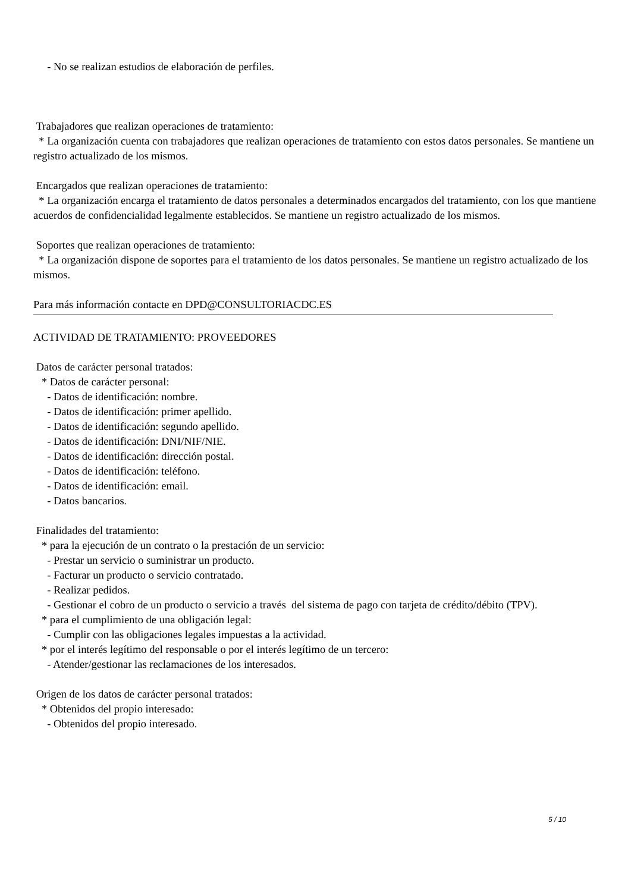- No se realizan estudios de elaboración de perfiles.
Trabajadores que realizan operaciones de tratamiento:
* La organización cuenta con trabajadores que realizan operaciones de tratamiento con estos datos personales. Se mantiene un registro actualizado de los mismos.
Encargados que realizan operaciones de tratamiento:
* La organización encarga el tratamiento de datos personales a determinados encargados del tratamiento, con los que mantiene acuerdos de confidencialidad legalmente establecidos. Se mantiene un registro actualizado de los mismos.
Soportes que realizan operaciones de tratamiento:
* La organización dispone de soportes para el tratamiento de los datos personales. Se mantiene un registro actualizado de los mismos.
Para más información contacte en DPD@CONSULTORIACDC.ES
ACTIVIDAD DE TRATAMIENTO: PROVEEDORES
Datos de carácter personal tratados:
* Datos de carácter personal:
- Datos de identificación: nombre.
- Datos de identificación: primer apellido.
- Datos de identificación: segundo apellido.
- Datos de identificación: DNI/NIF/NIE.
- Datos de identificación: dirección postal.
- Datos de identificación: teléfono.
- Datos de identificación: email.
- Datos bancarios.
Finalidades del tratamiento:
* para la ejecución de un contrato o la prestación de un servicio:
- Prestar un servicio o suministrar un producto.
- Facturar un producto o servicio contratado.
- Realizar pedidos.
- Gestionar el cobro de un producto o servicio a través del sistema de pago con tarjeta de crédito/débito (TPV).
* para el cumplimiento de una obligación legal:
- Cumplir con las obligaciones legales impuestas a la actividad.
* por el interés legítimo del responsable o por el interés legítimo de un tercero:
- Atender/gestionar las reclamaciones de los interesados.
Origen de los datos de carácter personal tratados:
* Obtenidos del propio interesado:
- Obtenidos del propio interesado.
5 / 10